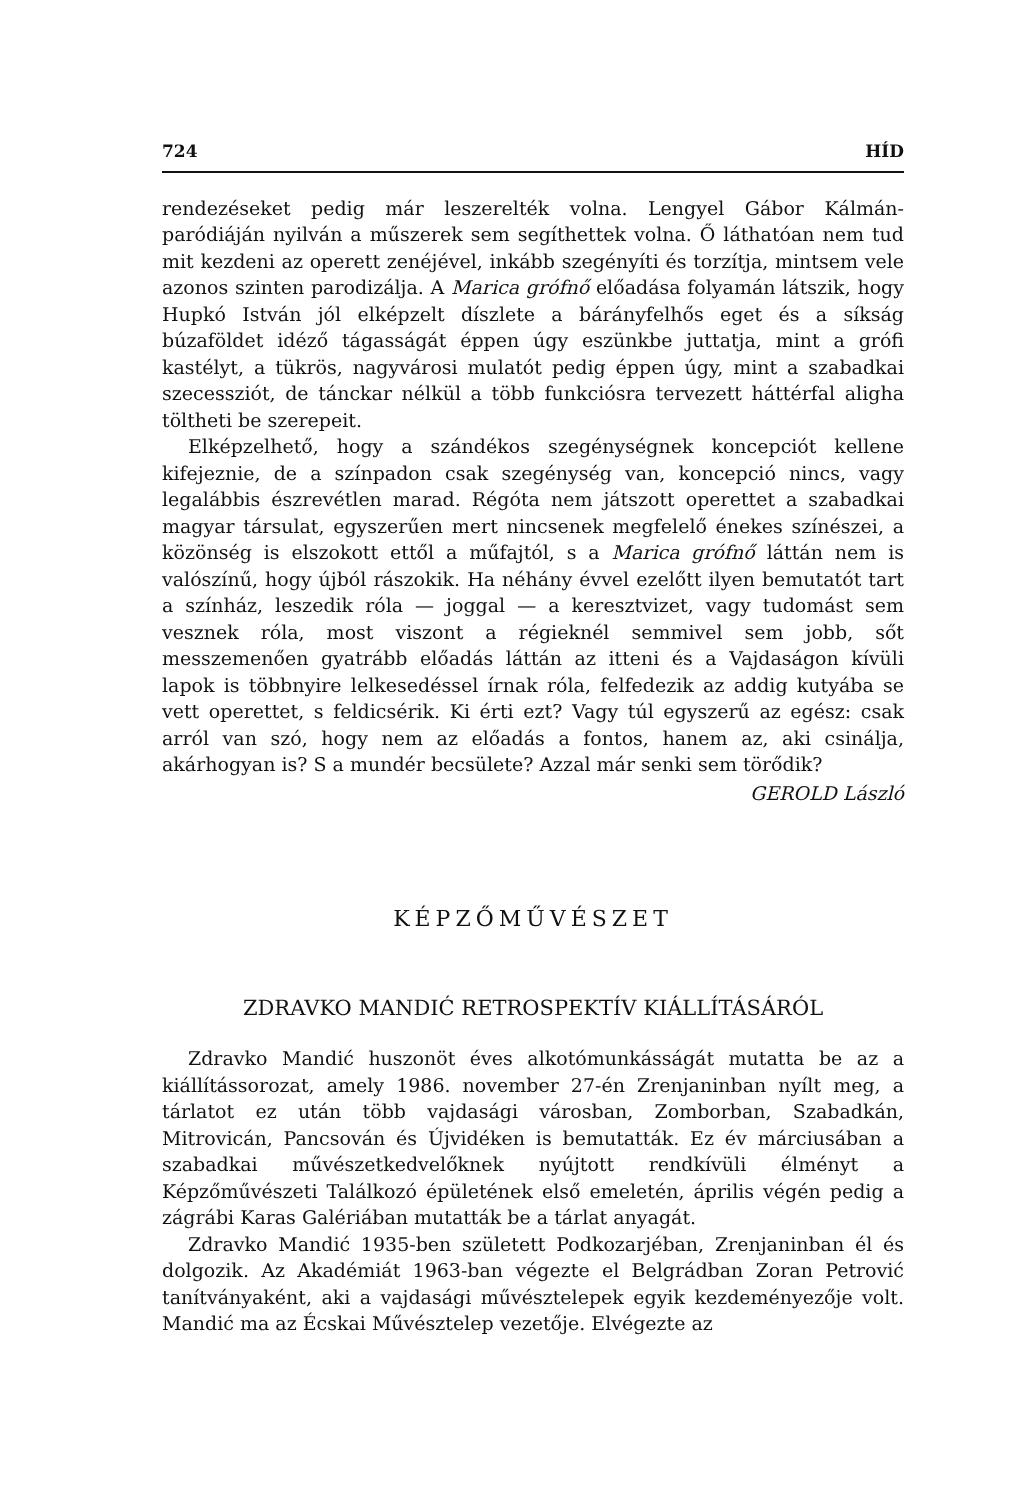724 HÍD
rendezéseket pedig már leszerelték volna. Lengyel Gábor Kálmán-paródiáján nyilván a műszerek sem segíthettek volna. Ő láthatóan nem tud mit kezdeni az operett zenéjével, inkább szegényíti és torzítja, mintsem vele azonos szinten parodizálja. A Marica grófnő előadása folyamán látszik, hogy Hupkó István jól elképzelt díszlete a bárányfelhős eget és a síkság búzaföldet idéző tágasságát éppen úgy eszünkbe juttatja, mint a grófi kastélyt, a tükrös, nagyvárosi mulatót pedig éppen úgy, mint a szabadkai szecessziót, de tánckar nélkül a több funkciósra tervezett háttérfal aligha töltheti be szerepeit.
Elképzelhető, hogy a szándékos szegénységnek koncepciót kellene kifejeznie, de a színpadon csak szegénység van, koncepció nincs, vagy legalábbis észrevétlen marad. Régóta nem játszott operettet a szabadkai magyar társulat, egyszerűen mert nincsenek megfelelő énekes színészei, a közönség is elszokott ettől a műfajtól, s a Marica grófnő láttán nem is valószínű, hogy újból rászokik. Ha néhány évvel ezelőtt ilyen bemutatót tart a színház, leszedik róla — joggal — a keresztvizet, vagy tudomást sem vesznek róla, most viszont a régieknél semmivel sem jobb, sőt messzemenően gyatrább előadás láttán az itteni és a Vajdaságon kívüli lapok is többnyire lelkesedéssel írnak róla, felfedezik az addig kutyába se vett operettet, s feldicsérik. Ki érti ezt? Vagy túl egyszerű az egész: csak arról van szó, hogy nem az előadás a fontos, hanem az, aki csinálja, akárhogyan is? S a mundér becsülete? Azzal már senki sem törődik?
GEROLD László
KÉPZŐMŰVÉSZET
ZDRAVKO MANDIĆ RETROSPEKTÍV KIÁLLÍTÁSÁRÓL
Zdravko Mandić huszonöt éves alkotómunkásságát mutatta be az a kiállítássorozat, amely 1986. november 27-én Zrenjaninban nyílt meg, a tárlatot ez után több vajdasági városban, Zomborban, Szabadkán, Mitrovicán, Pancsován és Újvidéken is bemutatták. Ez év márciusában a szabadkai művészetkedvelőknek nyújtott rendkívüli élményt a Képzőművészeti Találkozó épületének első emeletén, április végén pedig a zágrábi Karas Galériában mutatták be a tárlat anyagát.
Zdravko Mandić 1935-ben született Podkozarjéban, Zrenjaninban él és dolgozik. Az Akadémiát 1963-ban végezte el Belgrádban Zoran Petrović tanítványaként, aki a vajdasági művésztelepek egyik kezdeményezője volt. Mandić ma az Écskai Művésztelep vezetője. Elvégezte az